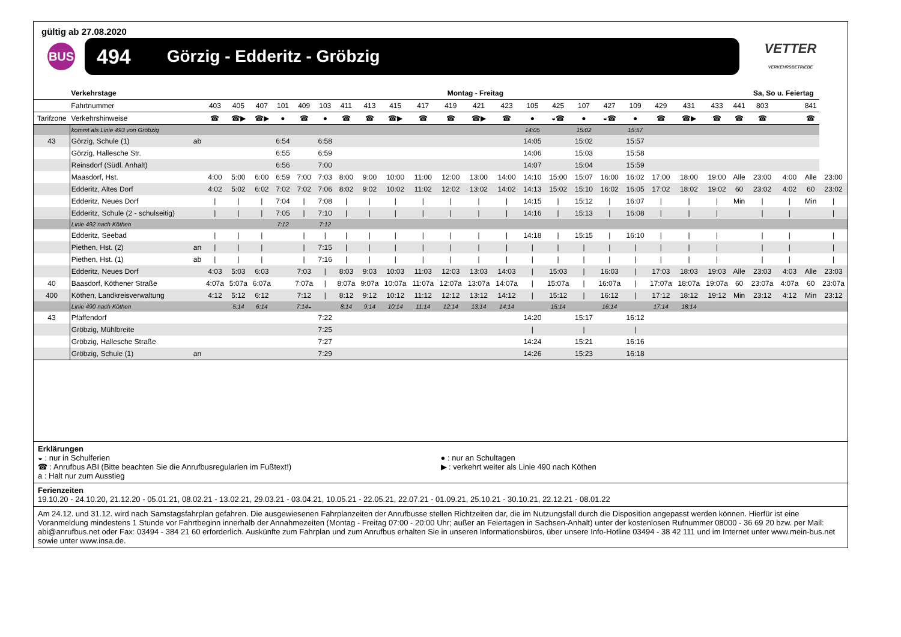gültig ab 27.08.2020
BUS
494 Görzig - Edderitz - Gröbzig
VETTER
VERKEHRSBETRIEBE
| | Verkehrstage | | Montag - Freitag | | | | | | | | | | | | | | | | | | | | | | Sa, So u. Feiertag | | | |
| --- | --- | --- | --- | --- | --- | --- | --- | --- | --- | --- | --- | --- | --- | --- | --- | --- | --- | --- | --- | --- | --- | --- | --- | --- | --- | --- | --- | --- |
| | Fahrtnummer | | 403 | 405 | 407 | 101 | 409 | 103 | 411 | 413 | 415 | 417 | 419 | 421 | 423 | 105 | 425 | 107 | 427 | 109 | 429 | 431 | 433 | 441 | 803 | | 841 | |
| Tarifzone | Verkehrshinweise | | ☎ | ☎▶ | ☎▶ | ● | ☎ | ● | ☎ | ☎ | ☎▶ | ☎ | ☎ | ☎▶ | ☎ | ● | ◒☎ | ● | ◒☎ | ● | ☎ | ☎▶ | ☎ | ☎ | ☎ | | ☎ | |
| | kommt als Linie 493 von Gröbzig | | | | | | | | | | | | | | | 14:05 | | 15:02 | | 15:57 | | | | | | | | |
| 43 | Görzig, Schule (1) | ab | | | | 6:54 | | 6:58 | | | | | | | | 14:05 | | 15:02 | | 15:57 | | | | | | | | |
| | Görzig, Hallesche Str. | | | | | 6:55 | | 6:59 | | | | | | | | 14:06 | | 15:03 | | 15:58 | | | | | | | | |
| | Reinsdorf (Südl. Anhalt) | | | | | 6:56 | | 7:00 | | | | | | | | 14:07 | | 15:04 | | 15:59 | | | | | | | | |
| | Maasdorf, Hst. | | 4:00 | 5:00 | 6:00 | 6:59 | 7:00 | 7:03 | 8:00 | 9:00 | 10:00 | 11:00 | 12:00 | 13:00 | 14:00 | 14:10 | 15:00 | 15:07 | 16:00 | 16:02 | 17:00 | 18:00 | 19:00 | Alle | 23:00 | 4:00 | Alle | 23:00 |
| | Edderitz, Altes Dorf | | 4:02 | 5:02 | 6:02 | 7:02 | 7:02 | 7:06 | 8:02 | 9:02 | 10:02 | 11:02 | 12:02 | 13:02 | 14:02 | 14:13 | 15:02 | 15:10 | 16:02 | 16:05 | 17:02 | 18:02 | 19:02 | 60 | 23:02 | 4:02 | 60 | 23:02 |
| | Edderitz, Neues Dorf | | / | / | / | 7:04 | / | 7:08 | / | / | / | / | / | / | / | 14:15 | / | 15:12 | / | 16:07 | / | / | / | Min | / | / | Min | / |
| | Edderitz, Schule (2 - schulseitig) | | / | / | / | 7:05 | / | 7:10 | / | / | / | / | / | / | / | 14:16 | / | 15:13 | / | 16:08 | / | / | / | | / | / | | / |
| | Linie 492 nach Köthen | | | | | 7:12 | | 7:12 | | | | | | | | | | | | | | | | | | | | |
| | Edderitz, Seebad | | / | / | / | | / | / | / | / | / | / | / | / | / | 14:18 | / | 15:15 | / | 16:10 | / | / | / | | / | / | | / |
| | Piethen, Hst. (2) | an | / | / | / | | / | 7:15 | / | / | / | / | / | / | / | / | / | / | / | / | / | / | / | | / | / | | / |
| | Piethen, Hst. (1) | ab | / | / | / | | / | 7:16 | / | / | / | / | / | / | / | / | / | / | / | / | / | / | / | | / | / | | / |
| | Edderitz, Neues Dorf | | 4:03 | 5:03 | 6:03 | | 7:03 | / | 8:03 | 9:03 | 10:03 | 11:03 | 12:03 | 13:03 | 14:03 | / | 15:03 | / | 16:03 | / | 17:03 | 18:03 | 19:03 | Alle | 23:03 | 4:03 | Alle | 23:03 |
| 40 | Baasdorf, Köthener Straße | | 4:07a | 5:07a | 6:07a | | 7:07a | / | 8:07a | 9:07a | 10:07a | 11:07a | 12:07a | 13:07a | 14:07a | / | 15:07a | / | 16:07a | / | 17:07a | 18:07a | 19:07a | 60 | 23:07a | 4:07a | 60 | 23:07a |
| 400 | Köthen, Landkreisverwaltung | | 4:12 | 5:12 | 6:12 | | 7:12 | / | 8:12 | 9:12 | 10:12 | 11:12 | 12:12 | 13:12 | 14:12 | / | 15:12 | / | 16:12 | / | 17:12 | 18:12 | 19:12 | Min | 23:12 | 4:12 | Min | 23:12 |
| | Linie 490 nach Köthen | | | 5:14 | 6:14 | | 7:14◒ | | 8:14 | 9:14 | 10:14 | 11:14 | 12:14 | 13:14 | 14:14 | | 15:14 | | 16:14 | | 17:14 | 18:14 | | | | | | |
| 43 | Pfaffendorf | | | | | | | 7:22 | | | | | | | | 14:20 | | 15:17 | | 16:12 | | | | | | | | |
| | Gröbzig, Mühlbreite | | | | | | | 7:25 | | | | | | | | / | | / | | / | | | | | | | | |
| | Gröbzig, Hallesche Straße | | | | | | | 7:27 | | | | | | | | 14:24 | | 15:21 | | 16:16 | | | | | | | | |
| | Gröbzig, Schule (1) | an | | | | | | 7:29 | | | | | | | | 14:26 | | 15:23 | | 16:18 | | | | | | | | |
Erklärungen
◒ : nur in Schulferien
☎ : Anrufbus ABI (Bitte beachten Sie die Anrufbusregularien im Fußtext!)
a : Halt nur zum Ausstieg
● : nur an Schultagen
▶ : verkehrt weiter als Linie 490 nach Köthen
Ferienzeiten
19.10.20 - 24.10.20, 21.12.20 - 05.01.21, 08.02.21 - 13.02.21, 29.03.21 - 03.04.21, 10.05.21 - 22.05.21, 22.07.21 - 01.09.21, 25.10.21 - 30.10.21, 22.12.21 - 08.01.22
Am 24.12. und 31.12. wird nach Samstagsfahrplan gefahren. Die ausgewiesenen Fahrplanzeiten der Anrufbusse stellen Richtzeiten dar, die im Nutzungsfall durch die Disposition angepasst werden können. Hierfür ist eine Voranmeldung mindestens 1 Stunde vor Fahrtbeginn innerhalb der Annahmezeiten (Montag - Freitag 07:00 - 20:00 Uhr; außer an Feiertagen in Sachsen-Anhalt) unter der kostenlosen Rufnummer 08000 - 36 69 20 bzw. per Mail: abi@anrufbus.net oder Fax: 03494 - 384 21 60 erforderlich. Auskünfte zum Fahrplan und zum Anrufbus erhalten Sie in unseren Informationsbüros, über unsere Info-Hotline 03494 - 38 42 111 und im Internet unter www.mein-bus.net sowie unter www.insa.de.